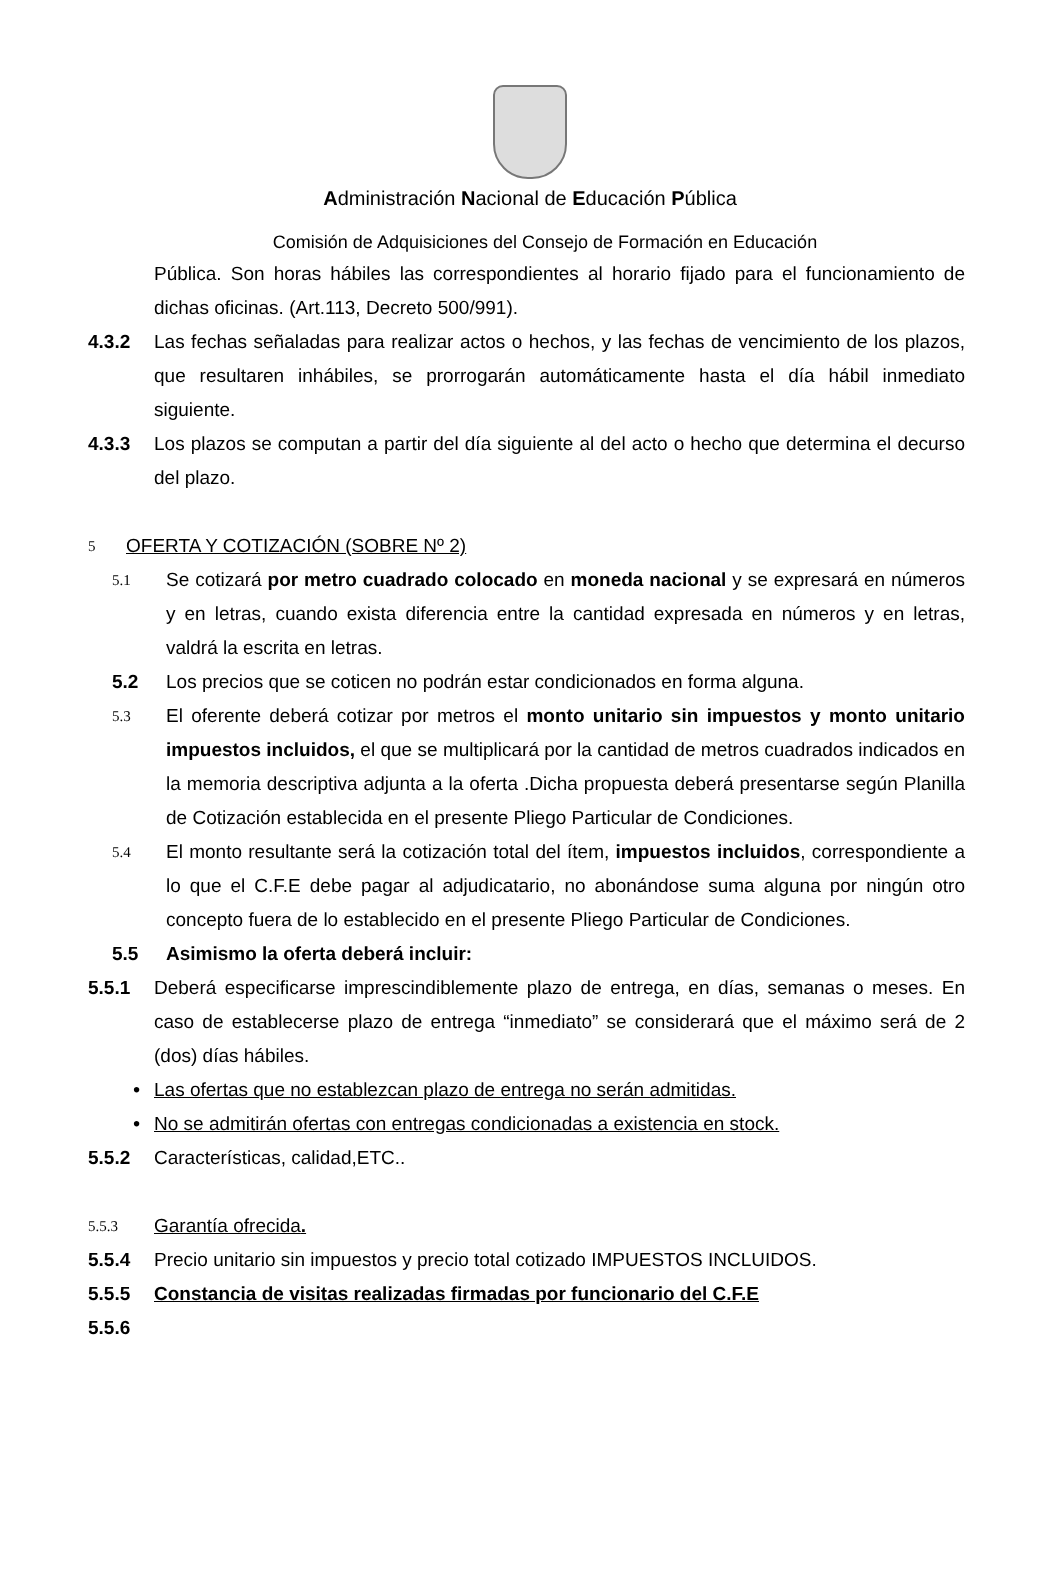Administración Nacional de Educación Pública
Comisión de Adquisiciones del Consejo de Formación en Educación
Pública. Son horas hábiles las correspondientes al horario fijado para el funcionamiento de dichas oficinas. (Art.113, Decreto 500/991).
4.3.2 Las fechas señaladas para realizar actos o hechos, y las fechas de vencimiento de los plazos, que resultaren inhábiles, se prorrogarán automáticamente hasta el día hábil inmediato siguiente.
4.3.3 Los plazos se computan a partir del día siguiente al del acto o hecho que determina el decurso del plazo.
5 OFERTA Y COTIZACIÓN (SOBRE Nº 2)
5.1 Se cotizará por metro cuadrado colocado en moneda nacional y se expresará en números y en letras, cuando exista diferencia entre la cantidad expresada en números y en letras, valdrá la escrita en letras.
5.2 Los precios que se coticen no podrán estar condicionados en forma alguna.
5.3 El oferente deberá cotizar por metros el monto unitario sin impuestos y monto unitario impuestos incluidos, el que se multiplicará por la cantidad de metros cuadrados indicados en la memoria descriptiva adjunta a la oferta .Dicha propuesta deberá presentarse según Planilla de Cotización establecida en el presente Pliego Particular de Condiciones.
5.4 El monto resultante será la cotización total del ítem, impuestos incluidos, correspondiente a lo que el C.F.E debe pagar al adjudicatario, no abonándose suma alguna por ningún otro concepto fuera de lo establecido en el presente Pliego Particular de Condiciones.
5.5 Asimismo la oferta deberá incluir:
5.5.1 Deberá especificarse imprescindiblemente plazo de entrega, en días, semanas o meses. En caso de establecerse plazo de entrega “inmediato” se considerará que el máximo será de 2 (dos) días hábiles.
• Las ofertas que no establezcan plazo de entrega no serán admitidas.
• No se admitirán ofertas con entregas condicionadas a existencia en stock.
5.5.2 Características, calidad,ETC..
5.5.3 Garantía ofrecida.
5.5.4 Precio unitario sin impuestos y precio total cotizado IMPUESTOS INCLUIDOS.
5.5.5 Constancia de visitas realizadas firmadas por funcionario del C.F.E
5.5.6